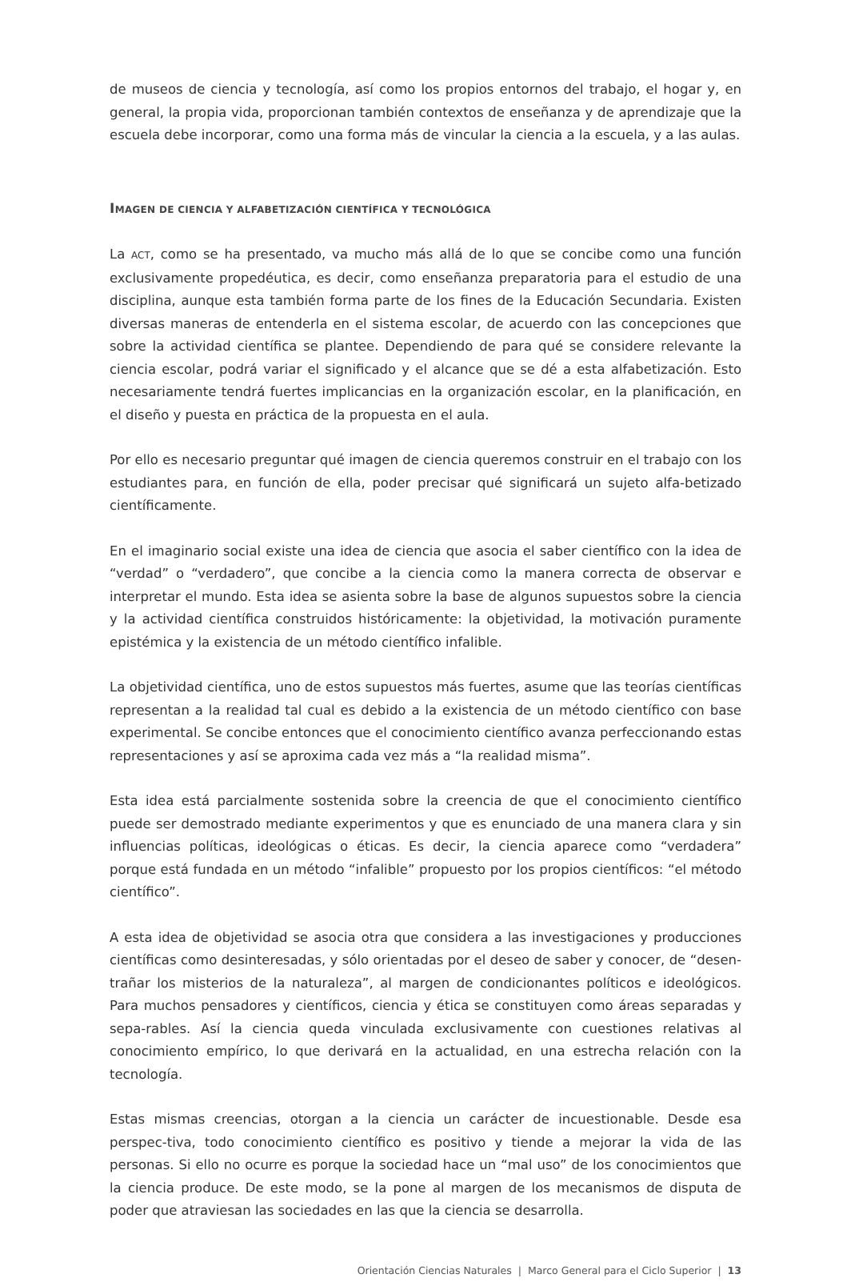de museos de ciencia y tecnología, así como los propios entornos del trabajo, el hogar y, en general, la propia vida, proporcionan también contextos de enseñanza y de aprendizaje que la escuela debe incorporar, como una forma más de vincular la ciencia a la escuela, y a las aulas.
IMAGEN DE CIENCIA Y ALFABETIZACIÓN CIENTÍFICA Y TECNOLÓGICA
La ACT, como se ha presentado, va mucho más allá de lo que se concibe como una función exclusivamente propedéutica, es decir, como enseñanza preparatoria para el estudio de una disciplina, aunque esta también forma parte de los fines de la Educación Secundaria. Existen diversas maneras de entenderla en el sistema escolar, de acuerdo con las concepciones que sobre la actividad científica se plantee. Dependiendo de para qué se considere relevante la ciencia escolar, podrá variar el significado y el alcance que se dé a esta alfabetización. Esto necesariamente tendrá fuertes implicancias en la organización escolar, en la planificación, en el diseño y puesta en práctica de la propuesta en el aula.
Por ello es necesario preguntar qué imagen de ciencia queremos construir en el trabajo con los estudiantes para, en función de ella, poder precisar qué significará un sujeto alfa-betizado científicamente.
En el imaginario social existe una idea de ciencia que asocia el saber científico con la idea de “verdad” o “verdadero”, que concibe a la ciencia como la manera correcta de observar e interpretar el mundo. Esta idea se asienta sobre la base de algunos supuestos sobre la ciencia y la actividad científica construidos históricamente: la objetividad, la motivación puramente epistémica y la existencia de un método científico infalible.
La objetividad científica, uno de estos supuestos más fuertes, asume que las teorías científicas representan a la realidad tal cual es debido a la existencia de un método científico con base experimental. Se concibe entonces que el conocimiento científico avanza perfeccionando estas representaciones y así se aproxima cada vez más a “la realidad misma”.
Esta idea está parcialmente sostenida sobre la creencia de que el conocimiento científico puede ser demostrado mediante experimentos y que es enunciado de una manera clara y sin influencias políticas, ideológicas o éticas. Es decir, la ciencia aparece como “verdadera” porque está fundada en un método “infalible” propuesto por los propios científicos: “el método científico”.
A esta idea de objetividad se asocia otra que considera a las investigaciones y producciones científicas como desinteresadas, y sólo orientadas por el deseo de saber y conocer, de “desen-trañar los misterios de la naturaleza”, al margen de condicionantes políticos e ideológicos. Para muchos pensadores y científicos, ciencia y ética se constituyen como áreas separadas y sepa-rables. Así la ciencia queda vinculada exclusivamente con cuestiones relativas al conocimiento empírico, lo que derivará en la actualidad, en una estrecha relación con la tecnología.
Estas mismas creencias, otorgan a la ciencia un carácter de incuestionable. Desde esa perspec-tiva, todo conocimiento científico es positivo y tiende a mejorar la vida de las personas. Si ello no ocurre es porque la sociedad hace un “mal uso” de los conocimientos que la ciencia produce. De este modo, se la pone al margen de los mecanismos de disputa de poder que atraviesan las sociedades en las que la ciencia se desarrolla.
Orientación Ciencias Naturales | Marco General para el Ciclo Superior | 13